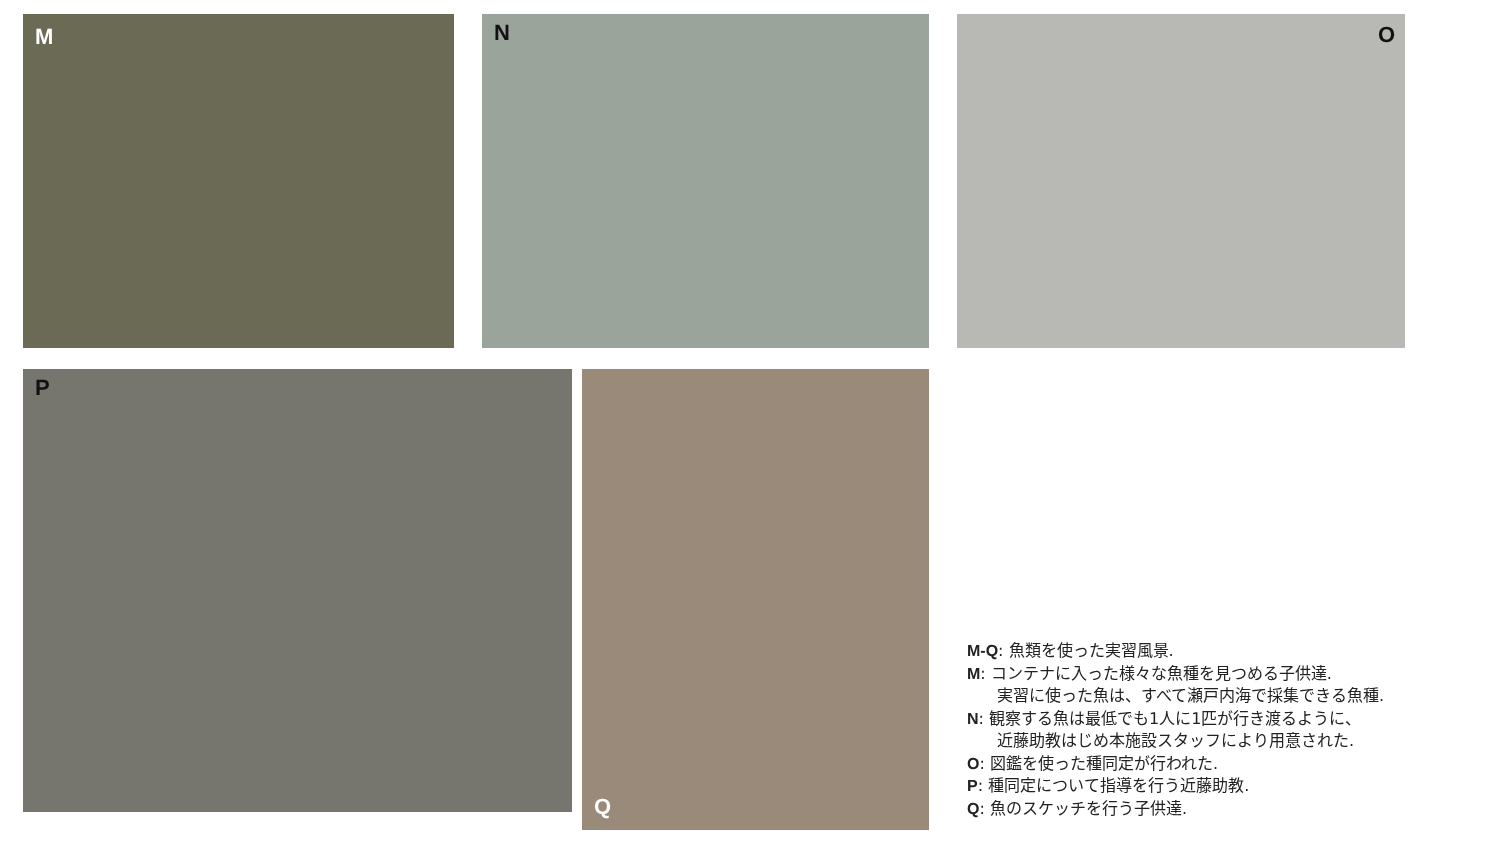M N O
P Q
M-Q: 魚類を使った実習風景.
M: コンテナに入った様々な魚種を見つめる子供達.
実習に使った魚は、すべて瀬戸内海で採集できる魚種.
N: 観察する魚は最低でも1人に1匹が行き渡るように、
近藤助教はじめ本施設スタッフにより用意された.
O: 図鑑を使った種同定が行われた.
P: 種同定について指導を行う近藤助教.
Q: 魚のスケッチを行う子供達.